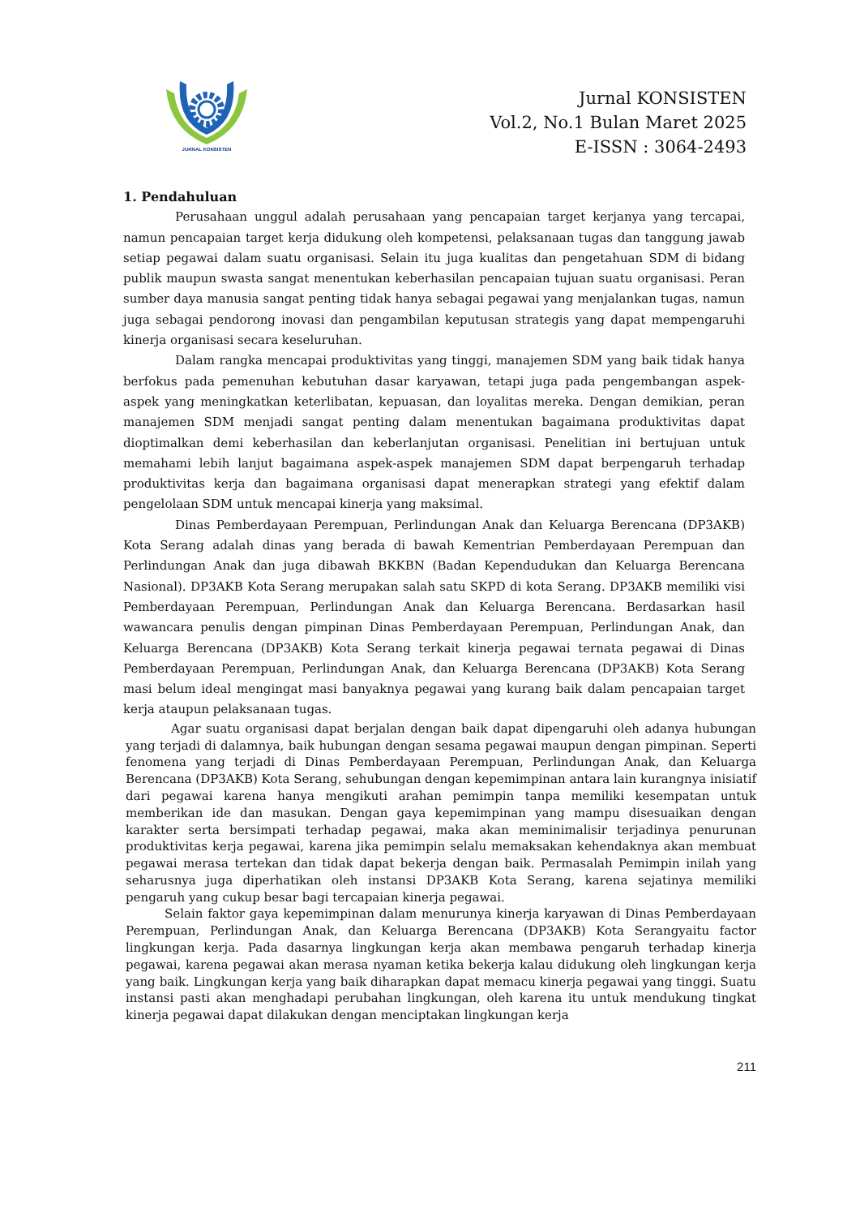JURNAL KONSISTEN
Jurnal KONSISTEN
Vol.2, No.1 Bulan Maret 2025
E-ISSN : 3064-2493
1. Pendahuluan
Perusahaan unggul adalah perusahaan yang pencapaian target kerjanya yang tercapai, namun pencapaian target kerja didukung oleh kompetensi, pelaksanaan tugas dan tanggung jawab setiap pegawai dalam suatu organisasi. Selain itu juga kualitas dan pengetahuan SDM di bidang publik maupun swasta sangat menentukan keberhasilan pencapaian tujuan suatu organisasi. Peran sumber daya manusia sangat penting tidak hanya sebagai pegawai yang menjalankan tugas, namun juga sebagai pendorong inovasi dan pengambilan keputusan strategis yang dapat mempengaruhi kinerja organisasi secara keseluruhan.
Dalam rangka mencapai produktivitas yang tinggi, manajemen SDM yang baik tidak hanya berfokus pada pemenuhan kebutuhan dasar karyawan, tetapi juga pada pengembangan aspek- aspek yang meningkatkan keterlibatan, kepuasan, dan loyalitas mereka. Dengan demikian, peran manajemen SDM menjadi sangat penting dalam menentukan bagaimana produktivitas dapat dioptimalkan demi keberhasilan dan keberlanjutan organisasi. Penelitian ini bertujuan untuk memahami lebih lanjut bagaimana aspek-aspek manajemen SDM dapat berpengaruh terhadap produktivitas kerja dan bagaimana organisasi dapat menerapkan strategi yang efektif dalam pengelolaan SDM untuk mencapai kinerja yang maksimal.
Dinas Pemberdayaan Perempuan, Perlindungan Anak dan Keluarga Berencana (DP3AKB) Kota Serang adalah dinas yang berada di bawah Kementrian Pemberdayaan Perempuan dan Perlindungan Anak dan juga dibawah BKKBN (Badan Kependudukan dan Keluarga Berencana Nasional). DP3AKB Kota Serang merupakan salah satu SKPD di kota Serang. DP3AKB memiliki visi Pemberdayaan Perempuan, Perlindungan Anak dan Keluarga Berencana. Berdasarkan hasil wawancara penulis dengan pimpinan Dinas Pemberdayaan Perempuan, Perlindungan Anak, dan Keluarga Berencana (DP3AKB) Kota Serang terkait kinerja pegawai ternata pegawai di Dinas Pemberdayaan Perempuan, Perlindungan Anak, dan Keluarga Berencana (DP3AKB) Kota Serang masi belum ideal mengingat masi banyaknya pegawai yang kurang baik dalam pencapaian target kerja ataupun pelaksanaan tugas.
Agar suatu organisasi dapat berjalan dengan baik dapat dipengaruhi oleh adanya hubungan yang terjadi di dalamnya, baik hubungan dengan sesama pegawai maupun dengan pimpinan. Seperti fenomena yang terjadi di Dinas Pemberdayaan Perempuan, Perlindungan Anak, dan Keluarga Berencana (DP3AKB) Kota Serang, sehubungan dengan kepemimpinan antara lain kurangnya inisiatif dari pegawai karena hanya mengikuti arahan pemimpin tanpa memiliki kesempatan untuk memberikan ide dan masukan. Dengan gaya kepemimpinan yang mampu disesuaikan dengan karakter serta bersimpati terhadap pegawai, maka akan meminimalisir terjadinya penurunan produktivitas kerja pegawai, karena jika pemimpin selalu memaksakan kehendaknya akan membuat pegawai merasa tertekan dan tidak dapat bekerja dengan baik. Permasalah Pemimpin inilah yang seharusnya juga diperhatikan oleh instansi DP3AKB Kota Serang, karena sejatinya memiliki pengaruh yang cukup besar bagi tercapaian kinerja pegawai.
Selain faktor gaya kepemimpinan dalam menurunya kinerja karyawan di Dinas Pemberdayaan Perempuan, Perlindungan Anak, dan Keluarga Berencana (DP3AKB) Kota Serangyaitu factor lingkungan kerja. Pada dasarnya lingkungan kerja akan membawa pengaruh terhadap kinerja pegawai, karena pegawai akan merasa nyaman ketika bekerja kalau didukung oleh lingkungan kerja yang baik. Lingkungan kerja yang baik diharapkan dapat memacu kinerja pegawai yang tinggi. Suatu instansi pasti akan menghadapi perubahan lingkungan, oleh karena itu untuk mendukung tingkat kinerja pegawai dapat dilakukan dengan menciptakan lingkungan kerja
211